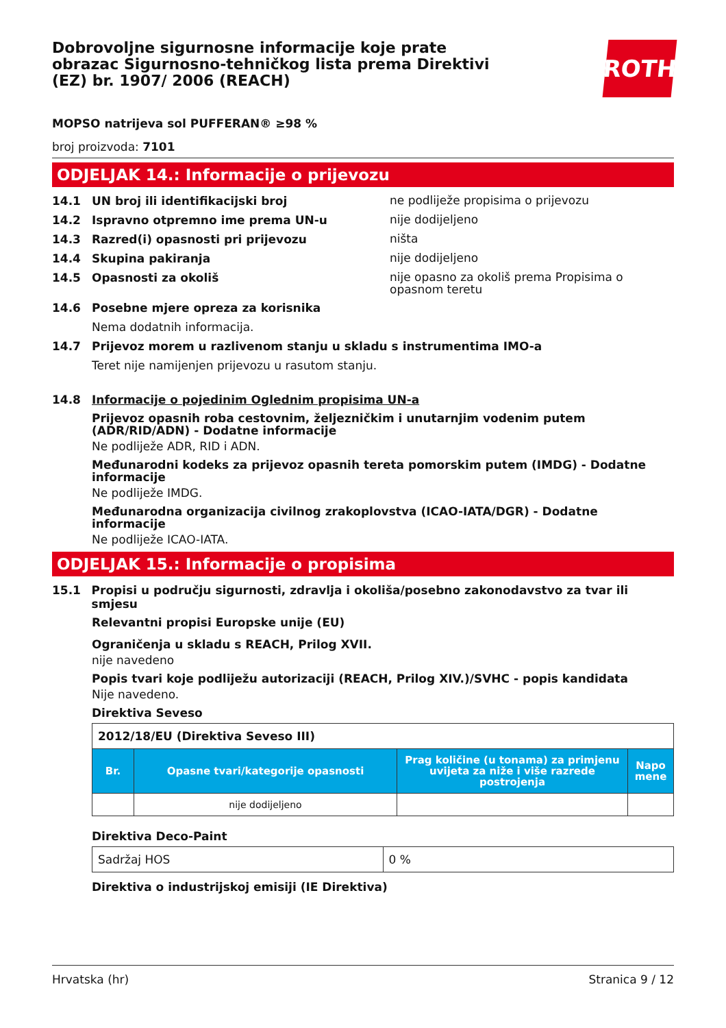Dobrovoljne sigurnosne informacije koje prate obrazac Sigurnosno-tehničkog lista prema Direktivi (EZ) br. 1907/ 2006 (REACH)
ROTH
MOPSO natrijeva sol PUFFERAN® ≥98 %
broj proizvoda: 7101
ODJELJAK 14.: Informacije o prijevozu
14.1 UN broj ili identifikacijski broj ne podliježe propisima o prijevozu
14.2 Ispravno otpremno ime prema UN-u nije dodijeljeno
14.3 Razred(i) opasnosti pri prijevozu ništa
14.4 Skupina pakiranja nije dodijeljeno
14.5 Opasnosti za okoliš nije opasno za okoliš prema Propisima o opasnom teretu
14.6 Posebne mjere opreza za korisnika
Nema dodatnih informacija.
14.7 Prijevoz morem u razlivenom stanju u skladu s instrumentima IMO-a
Teret nije namijenjen prijevozu u rasutom stanju.
14.8 Informacije o pojedinim Oglednim propisima UN-a
Prijevoz opasnih roba cestovnim, željezničkim i unutarnjim vodenim putem (ADR/RID/ADN) - Dodatne informacije
Ne podliježe ADR, RID i ADN.
Međunarodni kodeks za prijevoz opasnih tereta pomorskim putem (IMDG) - Dodatne informacije
Ne podliježe IMDG.
Međunarodna organizacija civilnog zrakoplovstva (ICAO-IATA/DGR) - Dodatne informacije
Ne podliježe ICAO-IATA.
ODJELJAK 15.: Informacije o propisima
15.1 Propisi u području sigurnosti, zdravlja i okoliša/posebno zakonodavstvo za tvar ili smjesu
Relevantni propisi Europske unije (EU)
Ograničenja u skladu s REACH, Prilog XVII.
nije navedeno
Popis tvari koje podliježu autorizaciji (REACH, Prilog XIV.)/SVHC - popis kandidata
Nije navedeno.
Direktiva Seveso
| 2012/18/EU (Direktiva Seveso III) | | | |
| Br. | Opasne tvari/kategorije opasnosti | Prag količine (u tonama) za primjenu uvijeta za niže i više razrede postrojenja | Napo mene |
| | nije dodijeljeno | | |
Direktiva Deco-Paint
| Sadržaj HOS | 0 % |
Direktiva o industrijskoj emisiji (IE Direktiva)
Hrvatska (hr) Stranica 9 / 12